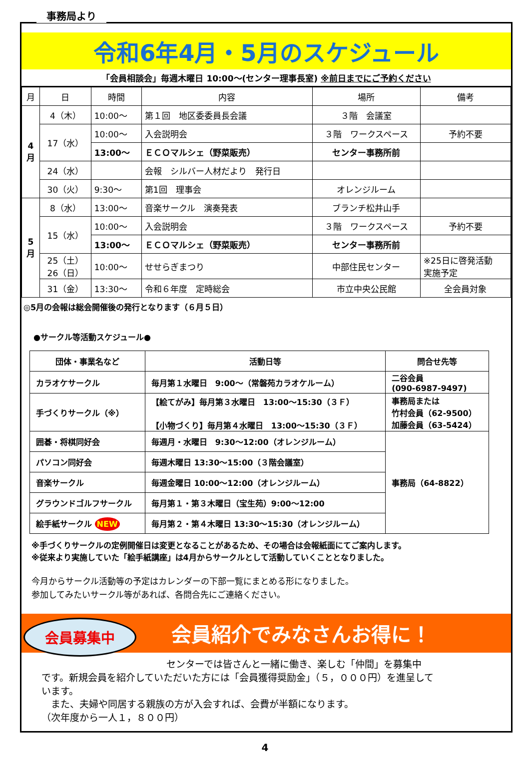事務局より
令和6年4月・5月のスケジュール
「会員相談会」毎週木曜日 10:00～(センター理事長室) ※前日までにご予約ください
| 月 | 日 | 時間 | 内容 | 場所 | 備考 |
| --- | --- | --- | --- | --- | --- |
| 4 月 | 4（木） | 10:00～ | 第１回 地区委委員長会議 | ３階 会議室 | |
| | 17（水） | 10:00～ | 入会説明会 | ３階 ワークスペース | 予約不要 |
| | | 13:00～ | ＥＣＯマルシェ（野菜販売） | センター事務所前 | |
| | 24（水） | | 会報 シルバー人材だより 発行日 | | |
| | 30（火） | 9:30～ | 第1回 理事会 | オレンジルーム | |
| 5 月 | 8（水） | 13:00～ | 音楽サークル 演奏発表 | ブランチ松井山手 | |
| | 15（水） | 10:00～ | 入会説明会 | ３階 ワークスペース | 予約不要 |
| | | 13:00～ | ＥＣＯマルシェ（野菜販売） | センター事務所前 | |
| | 25（土） 26（日） | 10:00～ | せせらぎまつり | 中部住民センター | ※25日に啓発活動 実施予定 |
| | 31（金） | 13:30～ | 令和６年度 定時総会 | 市立中央公民館 | 全会員対象 |
◎5月の会報は総会開催後の発行となります（６月５日）
●サークル等活動スケジュール●
| 団体・事業名など | 活動日等 | 問合せ先等 |
| --- | --- | --- |
| カラオケサークル | 毎月第１水曜日 9:00～（常磐苑カラオケルーム） | 二谷会員 (090-6987-9497) |
| 手づくりサークル（※） | 【絵てがみ】毎月第３水曜日 13:00～15:30（３Ｆ） 【小物づくり】毎月第４水曜日 13:00～15:30（３Ｆ） | 事務局または 竹村会員（62-9500） 加藤会員（63-5424） |
| 囲碁・将棋同好会 | 毎週月・水曜日 9:30～12:00（オレンジルーム） | 事務局（64-8822） |
| パソコン同好会 | 毎週木曜日 13:30～15:00（３階会議室） | |
| 音楽サークル | 毎週金曜日 10:00～12:00（オレンジルーム） | |
| グラウンドゴルフサークル | 毎月第１・第３木曜日（宝生苑）9:00～12:00 | |
| 絵手紙サークル NEW | 毎月第２・第４木曜日 13:30～15:30（オレンジルーム） | |
※手づくりサークルの定例開催日は変更となることがあるため、その場合は会報紙面にてご案内します。
※従来より実施していた「絵手紙講座」は4月からサークルとして活動していくこととなりました。
今月からサークル活動等の予定はカレンダーの下部一覧にまとめる形になりました。
参加してみたいサークル等があれば、各問合先にご連絡ください。
会員紹介でみなさんお得に！
会員募集中
センターでは皆さんと一緒に働き、楽しむ「仲間」を募集中
です。新規会員を紹介していただいた方には「会員獲得奨励金」（５，０００円）を進呈しています。
　また、夫婦や同居する親族の方が入会すれば、会費が半額になります。
（次年度から一人１，８００円）
4